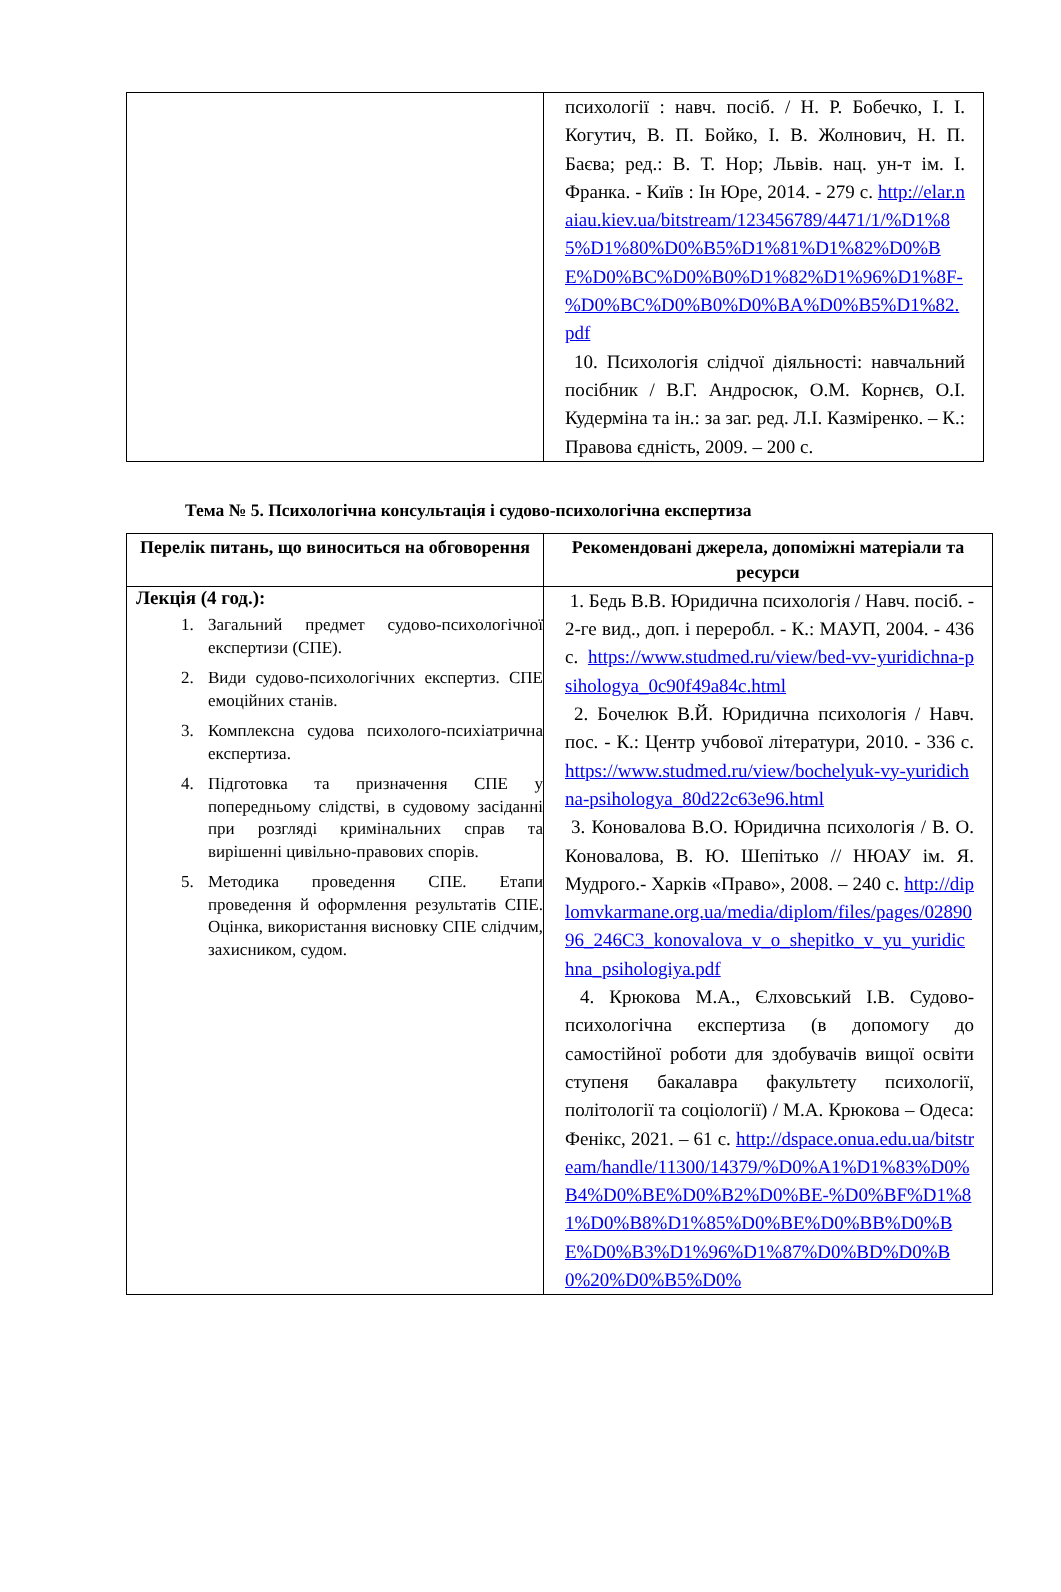| | психології : навч. посіб. / Н. Р. Бобечко, І. І. Когутич, В. П. Бойко, І. В. Жолнович, Н. П. Баєва; ред.: В. Т. Нор; Львів. нац. ун-т ім. І. Франка. - Київ : Ін Юре, 2014. - 279 с. http://elar.naiau.kiev.ua/bitstream/123456789/4471/1/%D1%85%D1%80%D0%B5%D1%81%D1%82%D0%BE%D0%BC%D0%B0%D1%82%D1%96%D1%8F-%D0%BC%D0%B0%D0%BA%D0%B5%D1%82.pdf 10. Психологія слідчої діяльності: навчальний посібник / В.Г. Андросюк, О.М. Корнєв, О.І. Кудерміна та ін.: за заг. ред. Л.І. Казміренко. – К.: Правова єдність, 2009. – 200 с. |
Тема № 5. Психологічна консультація і судово-психологічна експертиза
| Перелік питань, що виноситься на обговорення | Рекомендовані джерела, допоміжні матеріали та ресурси |
| --- | --- |
| Лекція (4 год.): 1. Загальний предмет судово-психологічної експертизи (СПЕ). 2. Види судово-психологічних експертиз. СПЕ емоційних станів. 3. Комплексна судова психолого-психіатрична експертиза. 4. Підготовка та призначення СПЕ у попередньому слідстві, в судовому засіданні при розгляді кримінальних справ та вирішенні цивільно-правових спорів. 5. Методика проведення СПЕ. Етапи проведення й оформлення результатів СПЕ. Оцінка, використання висновку СПЕ слідчим, захисником, судом. | 1. Бедь В.В. Юридична психологія / Навч. посіб. - 2-ге вид., доп. і переробл. - К.: МАУП, 2004. - 436 с. https://www.studmed.ru/view/bed-vv-yuridichna-psihologya_0c90f49a84c.html 2. Бочелюк В.Й. Юридична психологія / Навч. пос. - К.: Центр учбової літератури, 2010. - 336 с. https://www.studmed.ru/view/bochelyuk-vy-yuridichna-psihologya_80d22c63e96.html 3. Коновалова В.О. Юридична психологія / В. О. Коновалова, В. Ю. Шепітько // НЮАУ ім. Я. Мудрого.- Харків «Право», 2008. – 240 с. http://diplomvkarmane.org.ua/media/diplom/files/pages/0289096_246C3_konovalova_v_o_shepitko_v_yu_yuridichna_psihologiya.pdf 4. Крюкова М.А., Єлховський І.В. Судово-психологічна експертиза (в допомогу до самостійної роботи для здобувачів вищої освіти ступеня бакалавра факультету психології, політології та соціології) / М.А. Крюкова – Одеса: Фенікс, 2021. – 61 с. http://dspace.onua.edu.ua/bitstream/handle/11300/14379/%D0%A1%D1%83%D0%B4%D0%BE%D0%B2%D0%BE-%D0%BF%D1%81%D0%B8%D1%85%D0%BE%D0%BB%D0%BE%D0%B3%D1%96%D1%87%D0%BD%D0%B0%20%D0%B5%D0% |